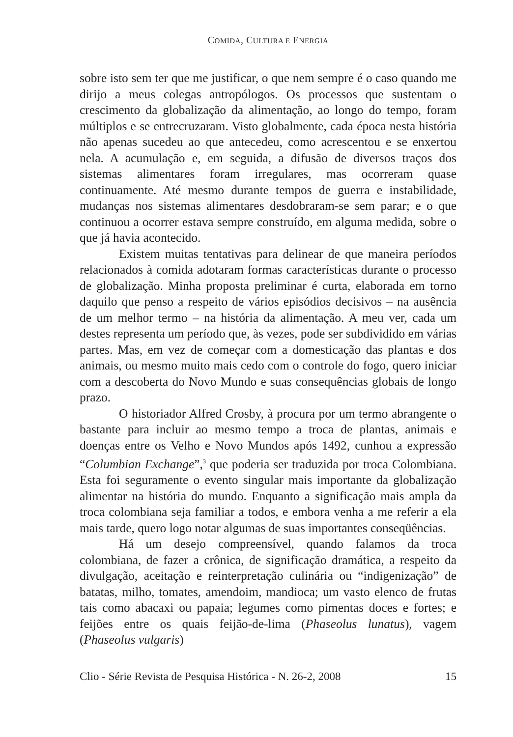COMIDA, CULTURA E ENERGIA
sobre isto sem ter que me justificar, o que nem sempre é o caso quando me dirijo a meus colegas antropólogos. Os processos que sustentam o crescimento da globalização da alimentação, ao longo do tempo, foram múltiplos e se entrecruzaram. Visto globalmente, cada época nesta história não apenas sucedeu ao que antecedeu, como acrescentou e se enxertou nela. A acumulação e, em seguida, a difusão de diversos traços dos sistemas alimentares foram irregulares, mas ocorreram quase continuamente. Até mesmo durante tempos de guerra e instabilidade, mudanças nos sistemas alimentares desdobraram-se sem parar; e o que continuou a ocorrer estava sempre construído, em alguma medida, sobre o que já havia acontecido.
Existem muitas tentativas para delinear de que maneira períodos relacionados à comida adotaram formas características durante o processo de globalização. Minha proposta preliminar é curta, elaborada em torno daquilo que penso a respeito de vários episódios decisivos – na ausência de um melhor termo – na história da alimentação. A meu ver, cada um destes representa um período que, às vezes, pode ser subdividido em várias partes. Mas, em vez de começar com a domesticação das plantas e dos animais, ou mesmo muito mais cedo com o controle do fogo, quero iniciar com a descoberta do Novo Mundo e suas consequências globais de longo prazo.
O historiador Alfred Crosby, à procura por um termo abrangente o bastante para incluir ao mesmo tempo a troca de plantas, animais e doenças entre os Velho e Novo Mundos após 1492, cunhou a expressão “Columbian Exchange”,<sup>3</sup> que poderia ser traduzida por troca Colombiana. Esta foi seguramente o evento singular mais importante da globalização alimentar na história do mundo. Enquanto a significação mais ampla da troca colombiana seja familiar a todos, e embora venha a me referir a ela mais tarde, quero logo notar algumas de suas importantes conseqüências.
Há um desejo compreensível, quando falamos da troca colombiana, de fazer a crônica, de significação dramática, a respeito da divulgação, aceitação e reinterpretação culinária ou “indigenização” de batatas, milho, tomates, amendoim, mandioca; um vasto elenco de frutas tais como abacaxi ou papaia; legumes como pimentas doces e fortes; e feijões entre os quais feijão-de-lima (Phaseolus lunatus), vagem (Phaseolus vulgaris)
Clio - Série Revista de Pesquisa Histórica - N. 26-2, 2008 15